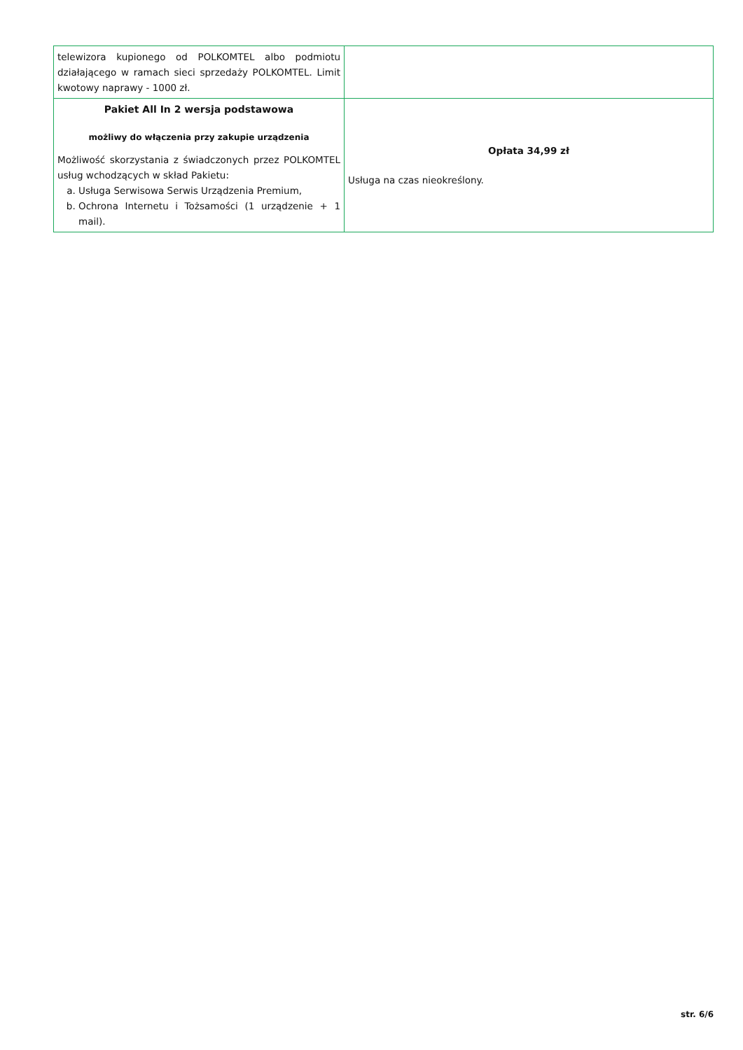| telewizora kupionego od POLKOMTEL albo podmiotu działającego w ramach sieci sprzedaży POLKOMTEL. Limit kwotowy naprawy - 1000 zł. | |
| Pakiet All In 2 wersja podstawowa możliwy do włączenia przy zakupie urządzenia Możliwość skorzystania z świadczonych przez POLKOMTEL usług wchodzących w skład Pakietu: a. Usługa Serwisowa Serwis Urządzenia Premium, b. Ochrona Internetu i Tożsamości (1 urządzenie + 1 mail). | Opłata 34,99 zł Usługa na czas nieokreślony. |
str. 6/6